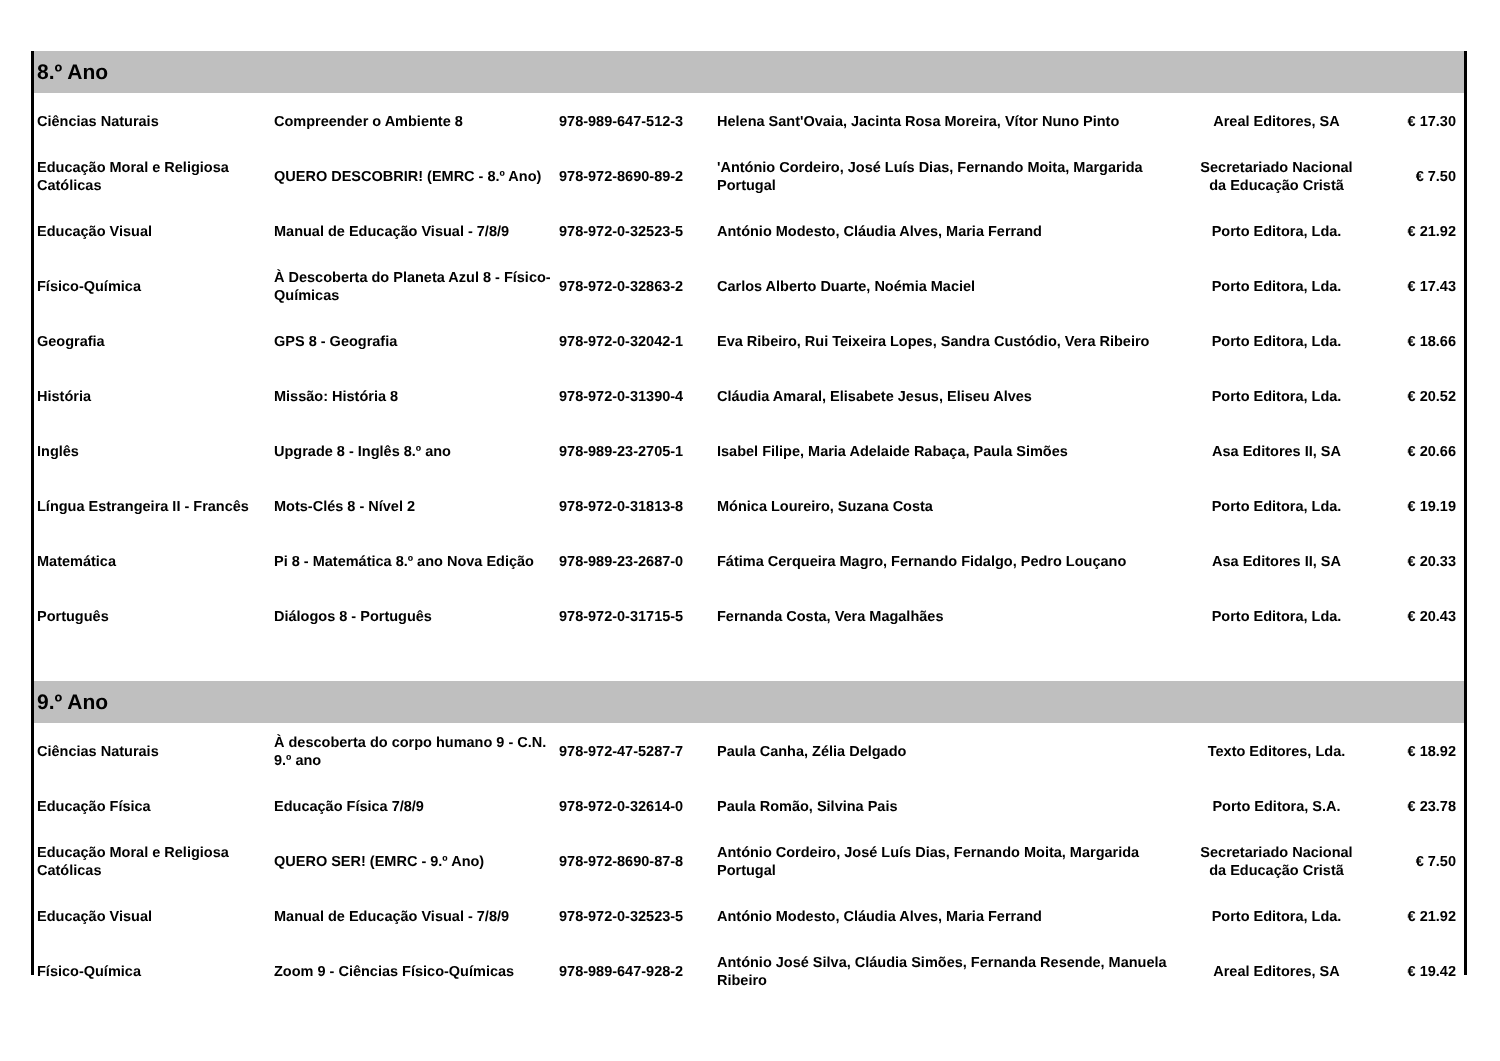| 8.º Ano | | | | | |
| Ciências Naturais | Compreender o Ambiente 8 | 978-989-647-512-3 | Helena Sant'Ovaia, Jacinta Rosa Moreira, Vítor Nuno Pinto | Areal Editores, SA | € 17.30 |
| Educação Moral e Religiosa Católicas | QUERO DESCOBRIR! (EMRC - 8.º Ano) | 978-972-8690-89-2 | 'António Cordeiro, José Luís Dias, Fernando Moita, Margarida Portugal | Secretariado Nacional da Educação Cristã | € 7.50 |
| Educação Visual | Manual de Educação Visual - 7/8/9 | 978-972-0-32523-5 | António Modesto, Cláudia Alves, Maria Ferrand | Porto Editora, Lda. | € 21.92 |
| Físico-Química | À Descoberta do Planeta Azul 8 - Físico-Químicas | 978-972-0-32863-2 | Carlos Alberto Duarte, Noémia Maciel | Porto Editora, Lda. | € 17.43 |
| Geografia | GPS 8 - Geografia | 978-972-0-32042-1 | Eva Ribeiro, Rui Teixeira Lopes, Sandra Custódio, Vera Ribeiro | Porto Editora, Lda. | € 18.66 |
| História | Missão: História 8 | 978-972-0-31390-4 | Cláudia Amaral, Elisabete Jesus, Eliseu Alves | Porto Editora, Lda. | € 20.52 |
| Inglês | Upgrade 8 - Inglês 8.º ano | 978-989-23-2705-1 | Isabel Filipe, Maria Adelaide Rabaça, Paula Simões | Asa Editores II, SA | € 20.66 |
| Língua Estrangeira II - Francês | Mots-Clés 8 - Nível 2 | 978-972-0-31813-8 | Mónica Loureiro, Suzana Costa | Porto Editora, Lda. | € 19.19 |
| Matemática | Pi 8 - Matemática 8.º ano Nova Edição | 978-989-23-2687-0 | Fátima Cerqueira Magro, Fernando Fidalgo, Pedro Louçano | Asa Editores II, SA | € 20.33 |
| Português | Diálogos 8 - Português | 978-972-0-31715-5 | Fernanda Costa, Vera Magalhães | Porto Editora, Lda. | € 20.43 |
| 9.º Ano | | | | | |
| Ciências Naturais | À descoberta do corpo humano 9 - C.N. 9.º ano | 978-972-47-5287-7 | Paula Canha, Zélia Delgado | Texto Editores, Lda. | € 18.92 |
| Educação Física | Educação Física 7/8/9 | 978-972-0-32614-0 | Paula Romão, Silvina Pais | Porto Editora, S.A. | € 23.78 |
| Educação Moral e Religiosa Católicas | QUERO SER! (EMRC - 9.º Ano) | 978-972-8690-87-8 | António Cordeiro, José Luís Dias, Fernando Moita, Margarida Portugal | Secretariado Nacional da Educação Cristã | € 7.50 |
| Educação Visual | Manual de Educação Visual - 7/8/9 | 978-972-0-32523-5 | António Modesto, Cláudia Alves, Maria Ferrand | Porto Editora, Lda. | € 21.92 |
| Físico-Química | Zoom 9 - Ciências Físico-Químicas | 978-989-647-928-2 | António José Silva, Cláudia Simões, Fernanda Resende, Manuela Ribeiro | Areal Editores, SA | € 19.42 |